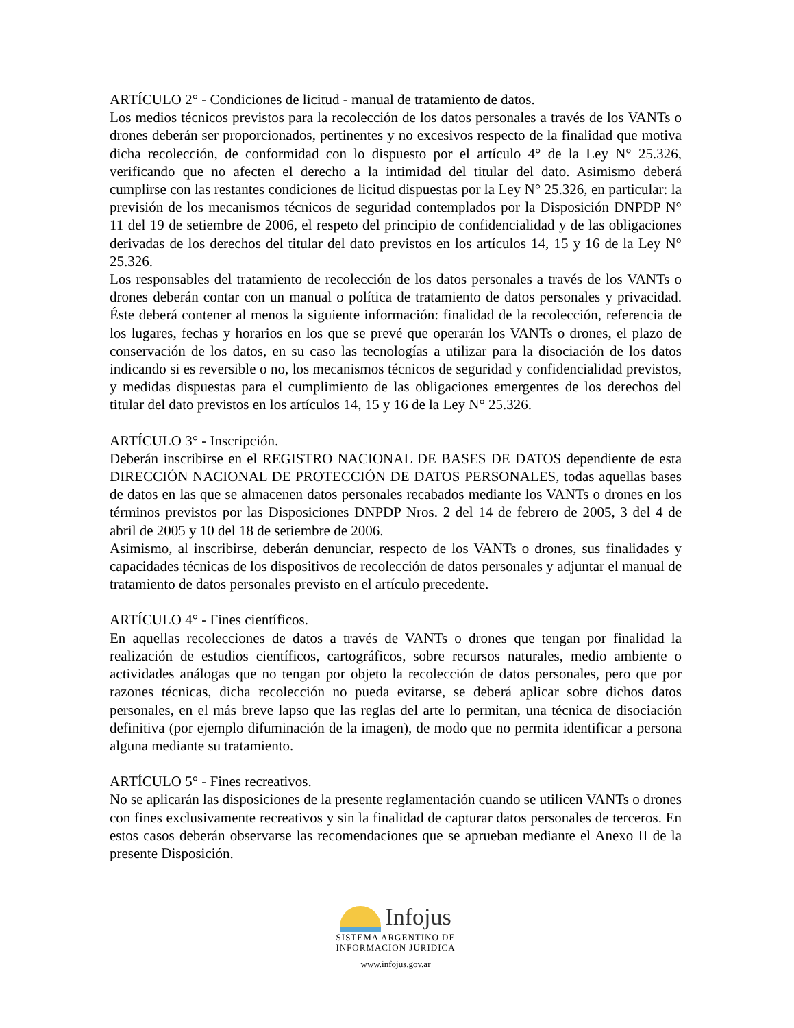ARTÍCULO 2° - Condiciones de licitud - manual de tratamiento de datos.
Los medios técnicos previstos para la recolección de los datos personales a través de los VANTs o drones deberán ser proporcionados, pertinentes y no excesivos respecto de la finalidad que motiva dicha recolección, de conformidad con lo dispuesto por el artículo 4° de la Ley N° 25.326, verificando que no afecten el derecho a la intimidad del titular del dato. Asimismo deberá cumplirse con las restantes condiciones de licitud dispuestas por la Ley N° 25.326, en particular: la previsión de los mecanismos técnicos de seguridad contemplados por la Disposición DNPDP N° 11 del 19 de setiembre de 2006, el respeto del principio de confidencialidad y de las obligaciones derivadas de los derechos del titular del dato previstos en los artículos 14, 15 y 16 de la Ley N° 25.326.
Los responsables del tratamiento de recolección de los datos personales a través de los VANTs o drones deberán contar con un manual o política de tratamiento de datos personales y privacidad. Éste deberá contener al menos la siguiente información: finalidad de la recolección, referencia de los lugares, fechas y horarios en los que se prevé que operarán los VANTs o drones, el plazo de conservación de los datos, en su caso las tecnologías a utilizar para la disociación de los datos indicando si es reversible o no, los mecanismos técnicos de seguridad y confidencialidad previstos, y medidas dispuestas para el cumplimiento de las obligaciones emergentes de los derechos del titular del dato previstos en los artículos 14, 15 y 16 de la Ley N° 25.326.
ARTÍCULO 3° - Inscripción.
Deberán inscribirse en el REGISTRO NACIONAL DE BASES DE DATOS dependiente de esta DIRECCIÓN NACIONAL DE PROTECCIÓN DE DATOS PERSONALES, todas aquellas bases de datos en las que se almacenen datos personales recabados mediante los VANTs o drones en los términos previstos por las Disposiciones DNPDP Nros. 2 del 14 de febrero de 2005, 3 del 4 de abril de 2005 y 10 del 18 de setiembre de 2006.
Asimismo, al inscribirse, deberán denunciar, respecto de los VANTs o drones, sus finalidades y capacidades técnicas de los dispositivos de recolección de datos personales y adjuntar el manual de tratamiento de datos personales previsto en el artículo precedente.
ARTÍCULO 4° - Fines científicos.
En aquellas recolecciones de datos a través de VANTs o drones que tengan por finalidad la realización de estudios científicos, cartográficos, sobre recursos naturales, medio ambiente o actividades análogas que no tengan por objeto la recolección de datos personales, pero que por razones técnicas, dicha recolección no pueda evitarse, se deberá aplicar sobre dichos datos personales, en el más breve lapso que las reglas del arte lo permitan, una técnica de disociación definitiva (por ejemplo difuminación de la imagen), de modo que no permita identificar a persona alguna mediante su tratamiento.
ARTÍCULO 5° - Fines recreativos.
No se aplicarán las disposiciones de la presente reglamentación cuando se utilicen VANTs o drones con fines exclusivamente recreativos y sin la finalidad de capturar datos personales de terceros. En estos casos deberán observarse las recomendaciones que se aprueban mediante el Anexo II de la presente Disposición.
Infojus
SISTEMA ARGENTINO DE
INFORMACION JURIDICA
www.infojus.gov.ar